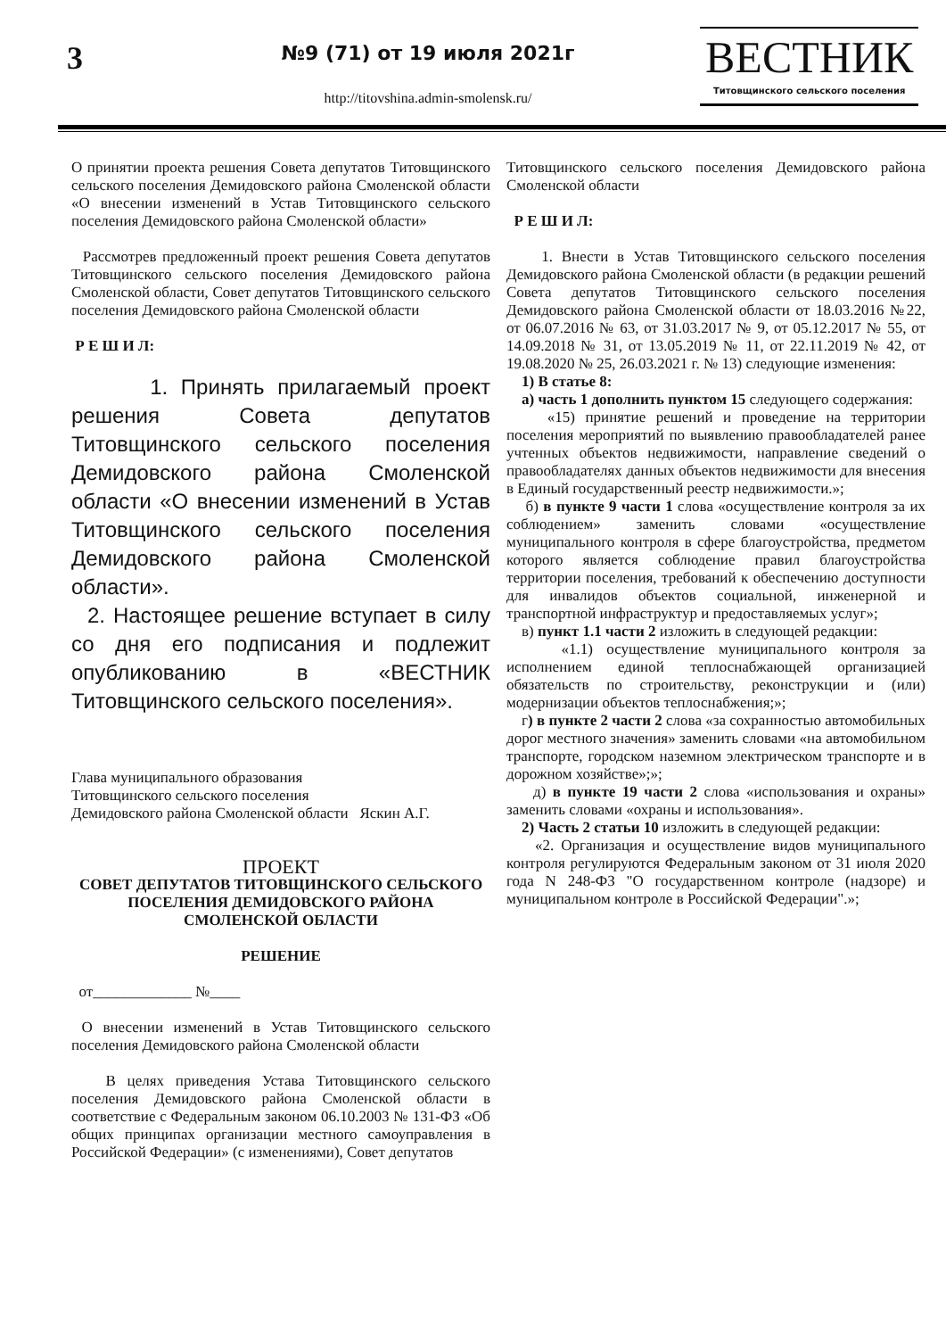3
№9 (71) от 19 июля 2021г
http://titovshina.admin-smolensk.ru/
ВЕСТНИК
Титовщинского сельского поселения
О принятии проекта решения Совета депутатов Титовщинского сельского поселения Демидовского района Смоленской области «О внесении изменений в Устав Титовщинского сельского поселения Демидовского района Смоленской области»
Рассмотрев предложенный проект решения Совета депутатов Титовщинского сельского поселения Демидовского района Смоленской области, Совет депутатов Титовщинского сельского поселения Демидовского района Смоленской области
Р Е Ш И Л:
1. Принять прилагаемый проект решения Совета депутатов Титовщинского сельского поселения Демидовского района Смоленской области «О внесении изменений в Устав Титовщинского сельского поселения Демидовского района Смоленской области».
2. Настоящее решение вступает в силу со дня его подписания и подлежит опубликованию в «ВЕСТНИК Титовщинского сельского поселения».
Глава муниципального образования
Титовщинского сельского поселения
Демидовского района Смоленской области Яскин А.Г.
ПРОЕКТ
СОВЕТ ДЕПУТАТОВ ТИТОВЩИНСКОГО СЕЛЬСКОГО ПОСЕЛЕНИЯ ДЕМИДОВСКОГО РАЙОНА СМОЛЕНСКОЙ ОБЛАСТИ
РЕШЕНИЕ
от_____________ №____
О внесении изменений в Устав Титовщинского сельского поселения Демидовского района Смоленской области
В целях приведения Устава Титовщинского сельского поселения Демидовского района Смоленской области в соответствие с Федеральным законом 06.10.2003 № 131-ФЗ «Об общих принципах организации местного самоуправления в Российской Федерации» (с изменениями), Совет депутатов
Титовщинского сельского поселения Демидовского района Смоленской области
Р Е Ш И Л:
1. Внести в Устав Титовщинского сельского поселения Демидовского района Смоленской области (в редакции решений Совета депутатов Титовщинского сельского поселения Демидовского района Смоленской области от 18.03.2016 №22, от 06.07.2016 № 63, от 31.03.2017 № 9, от 05.12.2017 № 55, от 14.09.2018 № 31, от 13.05.2019 № 11, от 22.11.2019 № 42, от 19.08.2020 № 25, 26.03.2021 г. № 13) следующие изменения:
1) В статье 8:
а) часть 1 дополнить пунктом 15 следующего содержания:
«15) принятие решений и проведение на территории поселения мероприятий по выявлению правообладателей ранее учтенных объектов недвижимости, направление сведений о правообладателях данных объектов недвижимости для внесения в Единый государственный реестр недвижимости.»;
б) в пункте 9 части 1 слова «осуществление контроля за их соблюдением» заменить словами «осуществление муниципального контроля в сфере благоустройства, предметом которого является соблюдение правил благоустройства территории поселения, требований к обеспечению доступности для инвалидов объектов социальной, инженерной и транспортной инфраструктур и предоставляемых услуг»;
в) пункт 1.1 части 2 изложить в следующей редакции:
«1.1) осуществление муниципального контроля за исполнением единой теплоснабжающей организацией обязательств по строительству, реконструкции и (или) модернизации объектов теплоснабжения;»;
г) в пункте 2 части 2 слова «за сохранностью автомобильных дорог местного значения» заменить словами «на автомобильном транспорте, городском наземном электрическом транспорте и в дорожном хозяйстве»;»;
д) в пункте 19 части 2 слова «использования и охраны» заменить словами «охраны и использования».
2) Часть 2 статьи 10 изложить в следующей редакции:
«2. Организация и осуществление видов муниципального контроля регулируются Федеральным законом от 31 июля 2020 года N 248-ФЗ "О государственном контроле (надзоре) и муниципальном контроле в Российской Федерации".»;